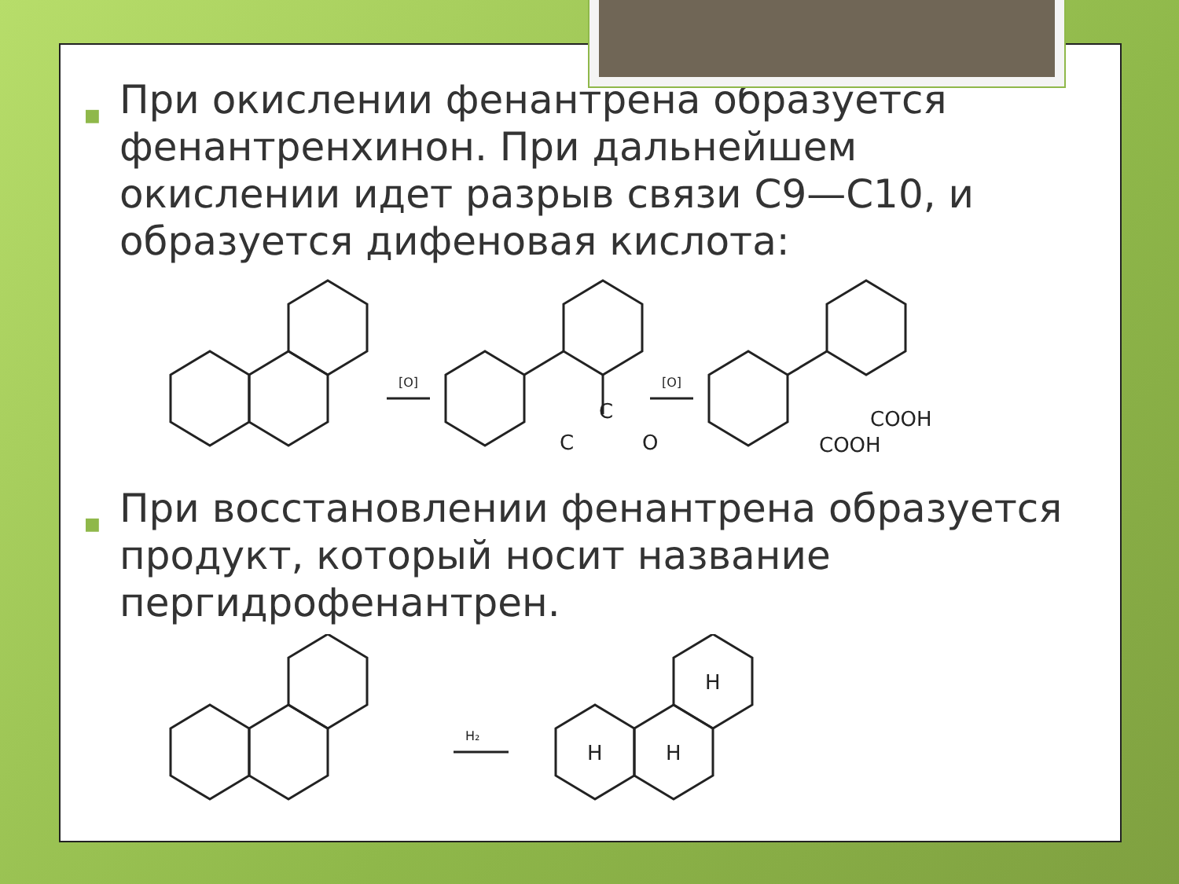■ При окислении фенантрена образуется фенантренхинон. При дальнейшем окислении идет разрыв связи С9—С10, и образуется дифеновая кислота:
[O]
C
C
O
[O]
COOH
COOH
■ При восстановлении фенантрена образуется продукт, который носит название пергидрофенантрен.
H₂
H
H
H